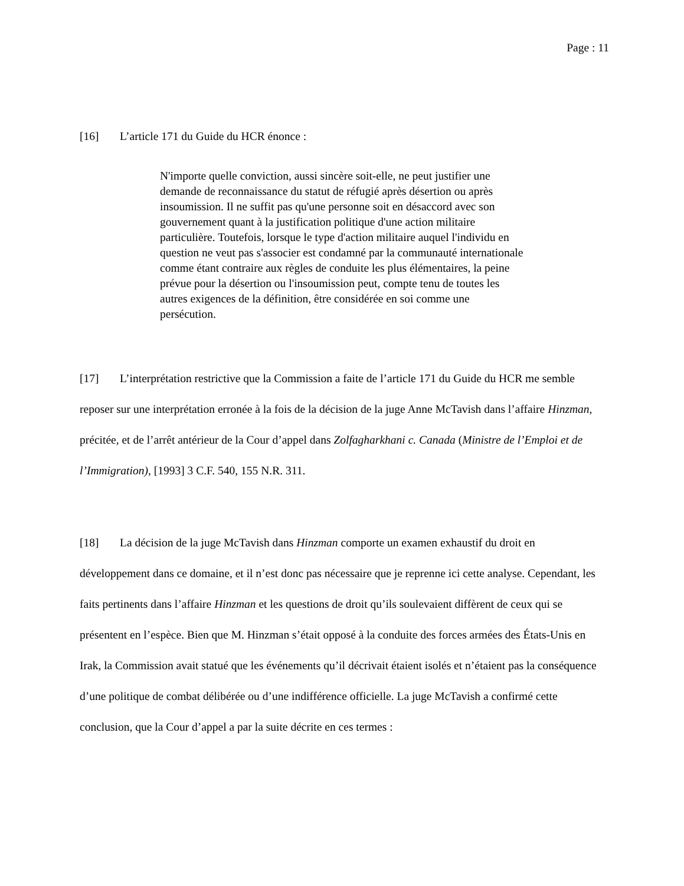Page : 11
[16] L’article 171 du Guide du HCR énonce :
N'importe quelle conviction, aussi sincère soit-elle, ne peut justifier une demande de reconnaissance du statut de réfugié après désertion ou après insoumission. Il ne suffit pas qu'une personne soit en désaccord avec son gouvernement quant à la justification politique d'une action militaire particulière. Toutefois, lorsque le type d'action militaire auquel l'individu en question ne veut pas s'associer est condamné par la communauté internationale comme étant contraire aux règles de conduite les plus élémentaires, la peine prévue pour la désertion ou l'insoumission peut, compte tenu de toutes les autres exigences de la définition, être considérée en soi comme une persécution.
[17] L’interprétation restrictive que la Commission a faite de l’article 171 du Guide du HCR me semble reposer sur une interprétation erronée à la fois de la décision de la juge Anne McTavish dans l’affaire Hinzman, précitée, et de l’arrêt antérieur de la Cour d’appel dans Zolfagharkhani c. Canada (Ministre de l’Emploi et de l’Immigration), [1993] 3 C.F. 540, 155 N.R. 311.
[18] La décision de la juge McTavish dans Hinzman comporte un examen exhaustif du droit en développement dans ce domaine, et il n’est donc pas nécessaire que je reprenne ici cette analyse. Cependant, les faits pertinents dans l’affaire Hinzman et les questions de droit qu’ils soulevaient diffèrent de ceux qui se présentent en l’espèce. Bien que M. Hinzman s’était opposé à la conduite des forces armées des États-Unis en Irak, la Commission avait statué que les événements qu’il décrivait étaient isolés et n’étaient pas la conséquence d’une politique de combat délibérée ou d’une indifférence officielle. La juge McTavish a confirmé cette conclusion, que la Cour d’appel a par la suite décrite en ces termes :